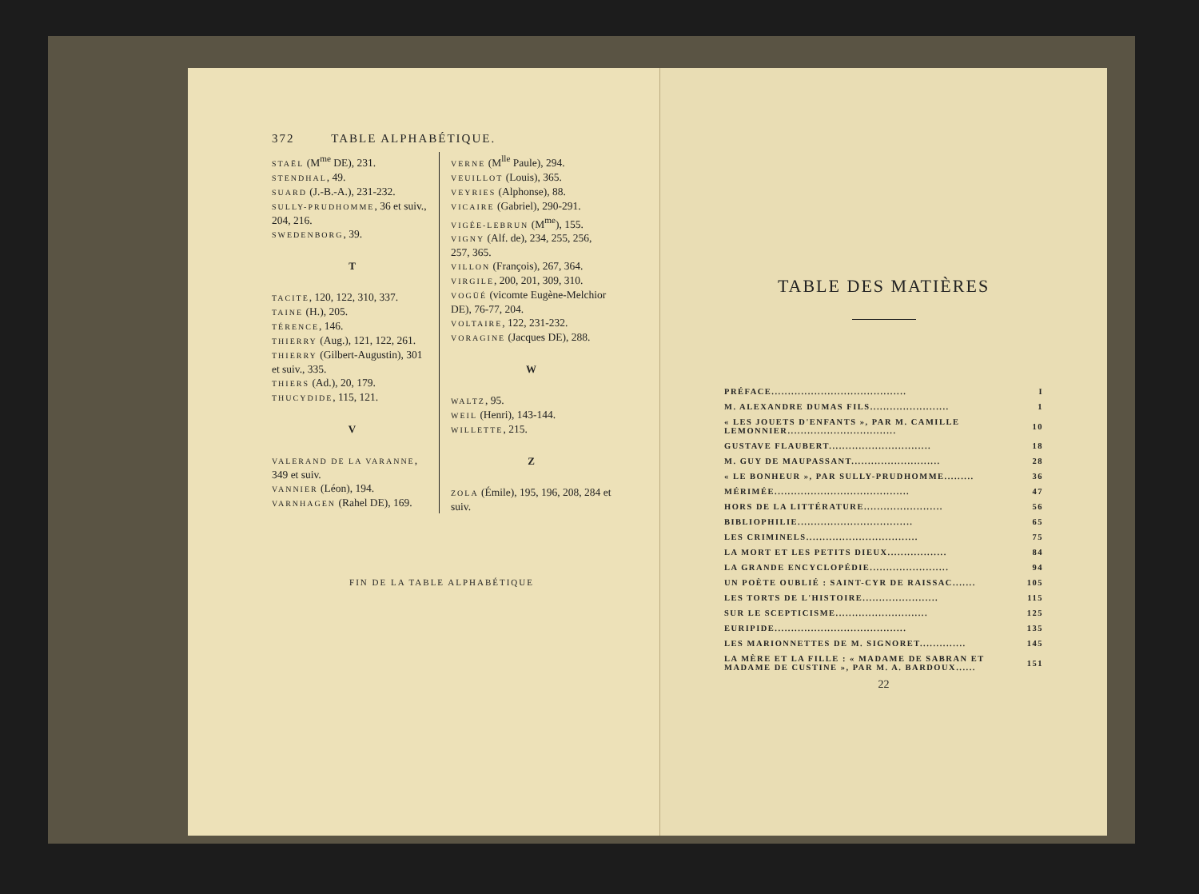372 TABLE ALPHABÉTIQUE.
STAËL (M<sup>me</sup> DE), 231.
STENDHAL, 49.
SUARD (J.-B.-A.), 231-232.
SULLY-PRUDHOMME, 36 et suiv., 204, 216.
SWEDENBORG, 39.
T
TACITE, 120, 122, 310, 337.
TAINE (H.), 205.
TÉRENCE, 146.
THIERRY (Aug.), 121, 122, 261.
THIERRY (Gilbert-Augustin), 301 et suiv., 335.
THIERS (Ad.), 20, 179.
THUCYDIDE, 115, 121.
V
VALERAND DE LA VARANNE, 349 et suiv.
VANNIER (Léon), 194.
VARNHAGEN (Rahel DE), 169.
VERNE (M<sup>lle</sup> Paule), 294.
VEUILLOT (Louis), 365.
VEYRIES (Alphonse), 88.
VICAIRE (Gabriel), 290-291.
VIGÉE-LEBRUN (M<sup>me</sup>), 155.
VIGNY (Alf. de), 234, 255, 256, 257, 365.
VILLON (François), 267, 364.
VIRGILE, 200, 201, 309, 310.
VOGÜÉ (vicomte Eugène-Melchior DE), 76-77, 204.
VOLTAIRE, 122, 231-232.
VORAGINE (Jacques DE), 288.
W
WALTZ, 95.
WEIL (Henri), 143-144.
WILLETTE, 215.
Z
ZOLA (Émile), 195, 196, 208, 284 et suiv.
FIN DE LA TABLE ALPHABÉTIQUE
TABLE DES MATIÈRES
| PRÉFACE......................................... | I |
| M. ALEXANDRE DUMAS FILS........................ | 1 |
| « LES JOUETS D'ENFANTS », PAR M. CAMILLE LEMONNIER................................. | 10 |
| GUSTAVE FLAUBERT............................... | 18 |
| M. GUY DE MAUPASSANT........................... | 28 |
| « LE BONHEUR », PAR SULLY-PRUDHOMME......... | 36 |
| MÉRIMÉE......................................... | 47 |
| HORS DE LA LITTÉRATURE........................ | 56 |
| BIBLIOPHILIE................................... | 65 |
| LES CRIMINELS.................................. | 75 |
| LA MORT ET LES PETITS DIEUX.................. | 84 |
| LA GRANDE ENCYCLOPÉDIE........................ | 94 |
| UN POÈTE OUBLIÉ : SAINT-CYR DE RAISSAC....... | 105 |
| LES TORTS DE L'HISTOIRE....................... | 115 |
| SUR LE SCEPTICISME............................ | 125 |
| EURIPIDE........................................ | 135 |
| LES MARIONNETTES DE M. SIGNORET.............. | 145 |
| LA MÈRE ET LA FILLE : « MADAME DE SABRAN ET MADAME DE CUSTINE », PAR M. A. BARDOUX...... | 151 |
22